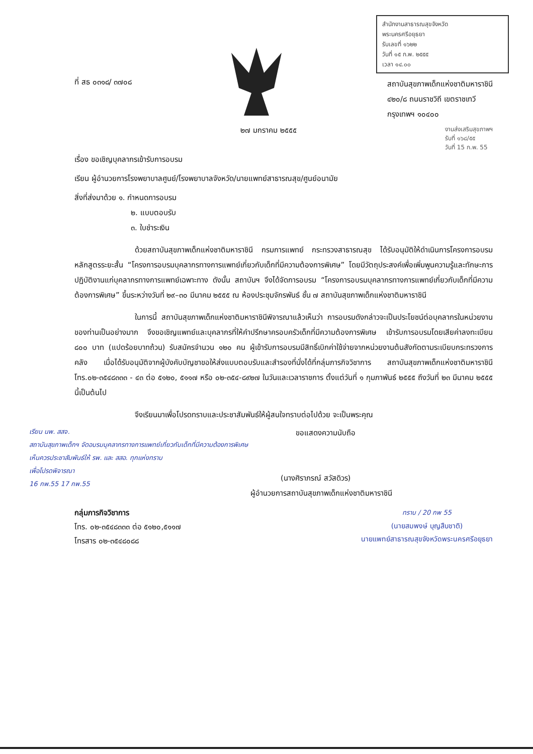สำนักงานสาธารณสุขจังหวัด
พระนครศรีอยุธยา
รับเลขที่ ๑๖๒๒
วันที่ ๑๕ ก.พ. ๒๕๕๕
เวลา ๑๔.๐๐
ที่ สธ ๐๓๑๘/ ๓๗๐๘
สถาบันสุขภาพเด็กแห่งชาติมหาราชินี
๔๒๐/๘ ถนนราชวิถี เขตราชเทวี
กรุงเทพฯ ๑๐๔๐๐
๒๗ มกราคม ๒๕๕๕
งานส่งเสริมสุขภาพฯ
รับที่ ๑๖๘/๕๕
วันที่ 15 ก.พ. 55
เรื่อง ขอเชิญบุคลากรเข้ารับการอบรม
เรียน ผู้อำนวยการโรงพยาบาลศูนย์/โรงพยาบาลจังหวัด/นายแพทย์สาธารณสุข/ศูนย์อนามัย
สิ่งที่ส่งมาด้วย ๑. กำหนดการอบรม
๒. แบบตอบรับ
๓. ใบชำระเงิน
ด้วยสถาบันสุขภาพเด็กแห่งชาติมหาราชินี กรมการแพทย์ กระทรวงสาธารณสุข ได้รับอนุมัติให้ดำเนินการโครงการอบรมหลักสูตรระยะสั้น “โครงการอบรมบุคลากรทางการแพทย์เกี่ยวกับเด็กที่มีความต้องการพิเศษ” โดยมีวัตถุประสงค์เพื่อเพิ่มพูนความรู้และทักษะการปฏิบัติงานแก่บุคลากรทางการแพทย์เฉพาะทาง ดังนั้น สถาบันฯ จึงได้จัดการอบรม “โครงการอบรมบุคลากรทางการแพทย์เกี่ยวกับเด็กที่มีความต้องการพิเศษ” ขึ้นระหว่างวันที่ ๒๙–๓๐ มีนาคม ๒๕๕๕ ณ ห้องประชุมจักรพันธ์ ชั้น ๗ สถาบันสุขภาพเด็กแห่งชาติมหาราชินี
ในการนี้ สถาบันสุขภาพเด็กแห่งชาติมหาราชินีพิจารณาแล้วเห็นว่า การอบรมดังกล่าวจะเป็นประโยชน์ต่อบุคลากรในหน่วยงานของท่านเป็นอย่างมาก จึงขอเชิญแพทย์และบุคลากรที่ให้คำปรึกษาครอบครัวเด็กที่มีความต้องการพิเศษ เข้ารับการอบรมโดยเสียค่าลงทะเบียน ๘๐๐ บาท (แปดร้อยบาทถ้วน) รับสมัครจำนวน ๑๒๐ คน ผู้เข้ารับการอบรมมีสิทธิ์เบิกค่าใช้จ่ายจากหน่วยงานต้นสังกัดตามระเบียบกระทรวงการคลัง เมื่อได้รับอนุมัติจากผู้บังคับบัญชาขอให้ส่งแบบตอบรับและสำรองที่นั่งได้ที่กลุ่มภารกิจวิชาการ สถาบันสุขภาพเด็กแห่งชาติมหาราชินี โทร.๐๒-๓๕๔๘๓๓๓ - ๔๓ ต่อ ๕๑๒๐, ๕๑๑๗ หรือ ๐๒-๓๕๔-๘๙๒๗ ในวันและเวลาราชการ ตั้งแต่วันที่ ๑ กุมภาพันธ์ ๒๕๕๕ ถึงวันที่ ๒๓ มีนาคม ๒๕๕๕ นี้เป็นต้นไป
จึงเรียนมาเพื่อโปรดทราบและประชาสัมพันธ์ให้ผู้สนใจทราบต่อไปด้วย จะเป็นพระคุณ
เรียน นพ. สสจ.
สถาบันสุขภาพเด็กฯ จัดอบรมบุคลากรทางการแพทย์เกี่ยวกับเด็กที่มีความต้องการพิเศษ
เห็นควรประชาสัมพันธ์ให้ รพ. และ สสอ. ทุกแห่งทราบ
เพื่อโปรดพิจารณา
16 กพ.55 17 กพ.55
ขอแสดงความนับถือ
(นางศิราภรณ์ สวัสดิวร)
ผู้อำนวยการสถาบันสุขภาพเด็กแห่งชาติมหาราชินี
กลุ่มภารกิจวิชาการ
โทร. ๐๒-๓๕๔๘๓๓๓ ต่อ ๕๑๒๐,๕๑๑๗
โทรสาร ๐๒-๓๕๔๘๐๘๘
ทราบ / 20 กพ 55
(นายสมพงษ์ บุญสืบชาติ)
นายแพทย์สาธารณสุขจังหวัดพระนครศรีอยุธยา